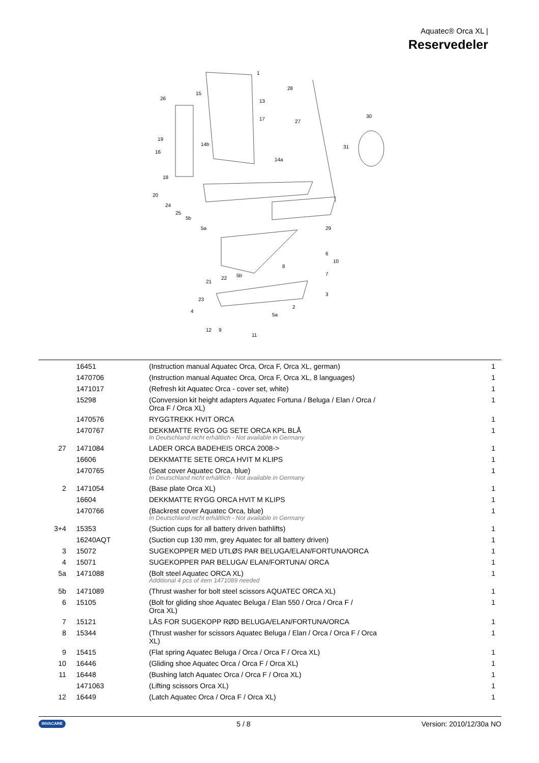Aquatec® Orca XL |
Reservedeler
1
15
26
13
17
28
27
30
31
19
14b
16
14a
18
20
24
25
5b
5a
29
6
10
8
7
21
22
5b
23
3
2
4
5a
12
9
11
| | 16451 | (Instruction manual Aquatec Orca, Orca F, Orca XL, german) | 1 |
| | 1470706 | (Instruction manual Aquatec Orca, Orca F, Orca XL, 8 languages) | 1 |
| | 1471017 | (Refresh kit Aquatec Orca - cover set, white) | 1 |
| | 15298 | (Conversion kit height adapters Aquatec Fortuna / Beluga / Elan / Orca / Orca F / Orca XL) | 1 |
| | 1470576 | RYGGTREKK HVIT ORCA | 1 |
| | 1470767 | DEKKMATTE RYGG OG SETE ORCA KPL BLÅ In Deutschland nicht erhältlich - Not available in Germany | 1 |
| 27 | 1471084 | LADER ORCA BADEHEIS ORCA 2008-> | 1 |
| | 16606 | DEKKMATTE SETE ORCA HVIT M KLIPS | 1 |
| | 1470765 | (Seat cover Aquatec Orca, blue) In Deutschland nicht erhältlich - Not available in Germany | 1 |
| 2 | 1471054 | (Base plate Orca XL) | 1 |
| | 16604 | DEKKMATTE RYGG ORCA HVIT M KLIPS | 1 |
| | 1470766 | (Backrest cover Aquatec Orca, blue) In Deutschland nicht erhältlich - Not available in Germany | 1 |
| 3+4 | 15353 | (Suction cups for all battery driven bathlifts) | 1 |
| | 16240AQT | (Suction cup 130 mm, grey Aquatec for all battery driven) | 1 |
| 3 | 15072 | SUGEKOPPER MED UTLØS PAR BELUGA/ELAN/FORTUNA/ORCA | 1 |
| 4 | 15071 | SUGEKOPPER PAR BELUGA/ ELAN/FORTUNA/ ORCA | 1 |
| 5a | 1471088 | (Bolt steel Aquatec ORCA XL) Additional 4 pcs of item 1471089 needed | 1 |
| 5b | 1471089 | (Thrust washer for bolt steel scissors AQUATEC ORCA XL) | 1 |
| 6 | 15105 | (Bolt for gliding shoe Aquatec Beluga / Elan 550 / Orca / Orca F / Orca XL) | 1 |
| 7 | 15121 | LÅS FOR SUGEKOPP RØD BELUGA/ELAN/FORTUNA/ORCA | 1 |
| 8 | 15344 | (Thrust washer for scissors Aquatec Beluga / Elan / Orca / Orca F / Orca XL) | 1 |
| 9 | 15415 | (Flat spring Aquatec Beluga / Orca / Orca F / Orca XL) | 1 |
| 10 | 16446 | (Gliding shoe Aquatec Orca / Orca F / Orca XL) | 1 |
| 11 | 16448 | (Bushing latch Aquatec Orca / Orca F / Orca XL) | 1 |
| | 1471063 | (Lifting scissors Orca XL) | 1 |
| 12 | 16449 | (Latch Aquatec Orca / Orca F / Orca XL) | 1 |
INVACARE 5 / 8 Version: 2010/12/30a NO